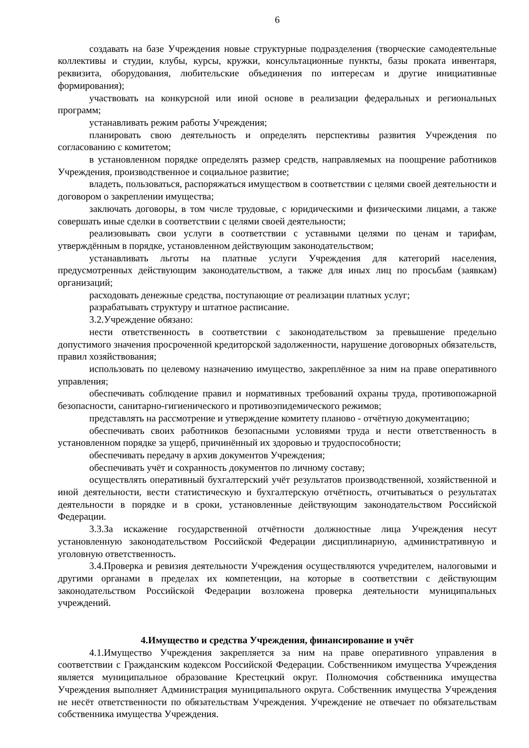6
создавать на базе Учреждения новые структурные подразделения (творческие самодеятельные коллективы и студии, клубы, курсы, кружки, консультационные пункты, базы проката инвентаря, реквизита, оборудования, любительские объединения по интересам и другие инициативные формирования);
участвовать на конкурсной или иной основе в реализации федеральных и региональных программ;
устанавливать режим работы Учреждения;
планировать свою деятельность и определять перспективы развития Учреждения по согласованию с комитетом;
в установленном порядке определять размер средств, направляемых на поощрение работников Учреждения, производственное и социальное развитие;
владеть, пользоваться, распоряжаться имуществом в соответствии с целями своей деятельности и договором о закреплении имущества;
заключать договоры, в том числе трудовые, с юридическими и физическими лицами, а также совершать иные сделки в соответствии с целями своей деятельности;
реализовывать свои услуги в соответствии с уставными целями по ценам и тарифам, утверждённым в порядке, установленном действующим законодательством;
устанавливать льготы на платные услуги Учреждения для категорий населения, предусмотренных действующим законодательством, а также для иных лиц по просьбам (заявкам) организаций;
расходовать денежные средства, поступающие от реализации платных услуг;
разрабатывать структуру и штатное расписание.
3.2.Учреждение обязано:
нести ответственность в соответствии с законодательством за превышение предельно допустимого значения просроченной кредиторской задолженности, нарушение договорных обязательств, правил хозяйствования;
использовать по целевому назначению имущество, закреплённое за ним на праве оперативного управления;
обеспечивать соблюдение правил и нормативных требований охраны труда, противопожарной безопасности, санитарно-гигиенического и противоэпидемического режимов;
представлять на рассмотрение и утверждение комитету планово - отчётную документацию;
обеспечивать своих работников безопасными условиями труда и нести ответственность в установленном порядке за ущерб, причинённый их здоровью и трудоспособности;
обеспечивать передачу в архив документов Учреждения;
обеспечивать учёт и сохранность документов по личному составу;
осуществлять оперативный бухгалтерский учёт результатов производственной, хозяйственной и иной деятельности, вести статистическую и бухгалтерскую отчётность, отчитываться о результатах деятельности в порядке и в сроки, установленные действующим законодательством Российской Федерации.
3.3.За искажение государственной отчётности должностные лица Учреждения несут установленную законодательством Российской Федерации дисциплинарную, административную и уголовную ответственность.
3.4.Проверка и ревизия деятельности Учреждения осуществляются учредителем, налоговыми и другими органами в пределах их компетенции, на которые в соответствии с действующим законодательством Российской Федерации возложена проверка деятельности муниципальных учреждений.
4.Имущество и средства Учреждения, финансирование и учёт
4.1.Имущество Учреждения закрепляется за ним на праве оперативного управления в соответствии с Гражданским кодексом Российской Федерации. Собственником имущества Учреждения является муниципальное образование Крестецкий округ. Полномочия собственника имущества Учреждения выполняет Администрация муниципального округа. Собственник имущества Учреждения не несёт ответственности по обязательствам Учреждения. Учреждение не отвечает по обязательствам собственника имущества Учреждения.